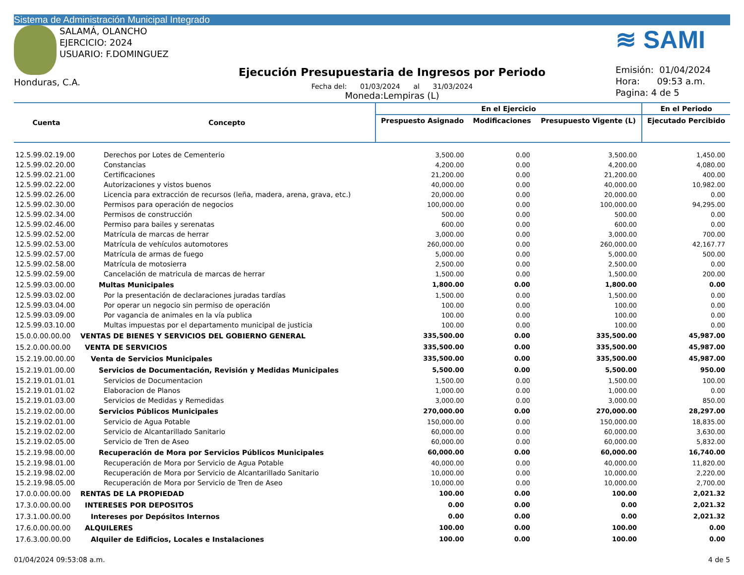Sistema de Administración Municipal Integrado
SALAMÁ, OLANCHO
EJERCICIO: 2024
USUARIO: F.DOMINGUEZ
Honduras, C.A.
Ejecución Presupuestaria de Ingresos por Periodo
Fecha del: 01/03/2024 al 31/03/2024
Moneda:Lempiras (L)
≋ SAMI
Emisión: 01/04/2024
Hora: 09:53 a.m.
Pagina: 4 de 5
| Cuenta | Concepto | En el Ejercicio | | | En el Periodo |
| --- | --- | --- | --- | --- | --- |
| | | Prespuesto Asignado | Modificaciones | Presupuesto Vigente (L) | Ejecutado Percibido |
| 12.5.99.02.19.00 | Derechos por Lotes de Cementerio | 3,500.00 | 0.00 | 3,500.00 | 1,450.00 |
| 12.5.99.02.20.00 | Constancias | 4,200.00 | 0.00 | 4,200.00 | 4,080.00 |
| 12.5.99.02.21.00 | Certificaciones | 21,200.00 | 0.00 | 21,200.00 | 400.00 |
| 12.5.99.02.22.00 | Autorizaciones y vistos buenos | 40,000.00 | 0.00 | 40,000.00 | 10,982.00 |
| 12.5.99.02.26.00 | Licencia para extracción de recursos (leña, madera, arena, grava, etc.) | 20,000.00 | 0.00 | 20,000.00 | 0.00 |
| 12.5.99.02.30.00 | Permisos para operación de negocios | 100,000.00 | 0.00 | 100,000.00 | 94,295.00 |
| 12.5.99.02.34.00 | Permisos de construcción | 500.00 | 0.00 | 500.00 | 0.00 |
| 12.5.99.02.46.00 | Permiso para bailes y serenatas | 600.00 | 0.00 | 600.00 | 0.00 |
| 12.5.99.02.52.00 | Matrícula de marcas de herrar | 3,000.00 | 0.00 | 3,000.00 | 700.00 |
| 12.5.99.02.53.00 | Matrícula de vehículos automotores | 260,000.00 | 0.00 | 260,000.00 | 42,167.77 |
| 12.5.99.02.57.00 | Matrícula de armas de fuego | 5,000.00 | 0.00 | 5,000.00 | 500.00 |
| 12.5.99.02.58.00 | Matrícula de motosierra | 2,500.00 | 0.00 | 2,500.00 | 0.00 |
| 12.5.99.02.59.00 | Cancelación de matricula de marcas de herrar | 1,500.00 | 0.00 | 1,500.00 | 200.00 |
| 12.5.99.03.00.00 | Multas Municipales | 1,800.00 | 0.00 | 1,800.00 | 0.00 |
| 12.5.99.03.02.00 | Por la presentación de declaraciones juradas tardías | 1,500.00 | 0.00 | 1,500.00 | 0.00 |
| 12.5.99.03.04.00 | Por operar un negocio sin permiso de operación | 100.00 | 0.00 | 100.00 | 0.00 |
| 12.5.99.03.09.00 | Por vagancia de animales en la vía publica | 100.00 | 0.00 | 100.00 | 0.00 |
| 12.5.99.03.10.00 | Multas impuestas por el departamento municipal de justicia | 100.00 | 0.00 | 100.00 | 0.00 |
| 15.0.0.00.00.00 | VENTAS DE BIENES Y SERVICIOS DEL GOBIERNO GENERAL | 335,500.00 | 0.00 | 335,500.00 | 45,987.00 |
| 15.2.0.00.00.00 | VENTA DE SERVICIOS | 335,500.00 | 0.00 | 335,500.00 | 45,987.00 |
| 15.2.19.00.00.00 | Venta de Servicios Municipales | 335,500.00 | 0.00 | 335,500.00 | 45,987.00 |
| 15.2.19.01.00.00 | Servicios de Documentación, Revisión y Medidas Municipales | 5,500.00 | 0.00 | 5,500.00 | 950.00 |
| 15.2.19.01.01.01 | Servicios de Documentacion | 1,500.00 | 0.00 | 1,500.00 | 100.00 |
| 15.2.19.01.01.02 | Elaboracion de Planos | 1,000.00 | 0.00 | 1,000.00 | 0.00 |
| 15.2.19.01.03.00 | Servicios de Medidas y Remedidas | 3,000.00 | 0.00 | 3,000.00 | 850.00 |
| 15.2.19.02.00.00 | Servicios Públicos Municipales | 270,000.00 | 0.00 | 270,000.00 | 28,297.00 |
| 15.2.19.02.01.00 | Servicio de Agua Potable | 150,000.00 | 0.00 | 150,000.00 | 18,835.00 |
| 15.2.19.02.02.00 | Servicio de Alcantarillado Sanitario | 60,000.00 | 0.00 | 60,000.00 | 3,630.00 |
| 15.2.19.02.05.00 | Servicio de Tren de Aseo | 60,000.00 | 0.00 | 60,000.00 | 5,832.00 |
| 15.2.19.98.00.00 | Recuperación de Mora por Servicios Públicos Municipales | 60,000.00 | 0.00 | 60,000.00 | 16,740.00 |
| 15.2.19.98.01.00 | Recuperación de Mora por Servicio de Agua Potable | 40,000.00 | 0.00 | 40,000.00 | 11,820.00 |
| 15.2.19.98.02.00 | Recuperación de Mora por Servicio de Alcantarillado Sanitario | 10,000.00 | 0.00 | 10,000.00 | 2,220.00 |
| 15.2.19.98.05.00 | Recuperación de Mora por Servicio de Tren de Aseo | 10,000.00 | 0.00 | 10,000.00 | 2,700.00 |
| 17.0.0.00.00.00 | RENTAS DE LA PROPIEDAD | 100.00 | 0.00 | 100.00 | 2,021.32 |
| 17.3.0.00.00.00 | INTERESES POR DEPOSITOS | 0.00 | 0.00 | 0.00 | 2,021.32 |
| 17.3.1.00.00.00 | Intereses por Depósitos Internos | 0.00 | 0.00 | 0.00 | 2,021.32 |
| 17.6.0.00.00.00 | ALQUILERES | 100.00 | 0.00 | 100.00 | 0.00 |
| 17.6.3.00.00.00 | Alquiler de Edificios, Locales e Instalaciones | 100.00 | 0.00 | 100.00 | 0.00 |
01/04/2024 09:53:08 a.m. 4 de 5